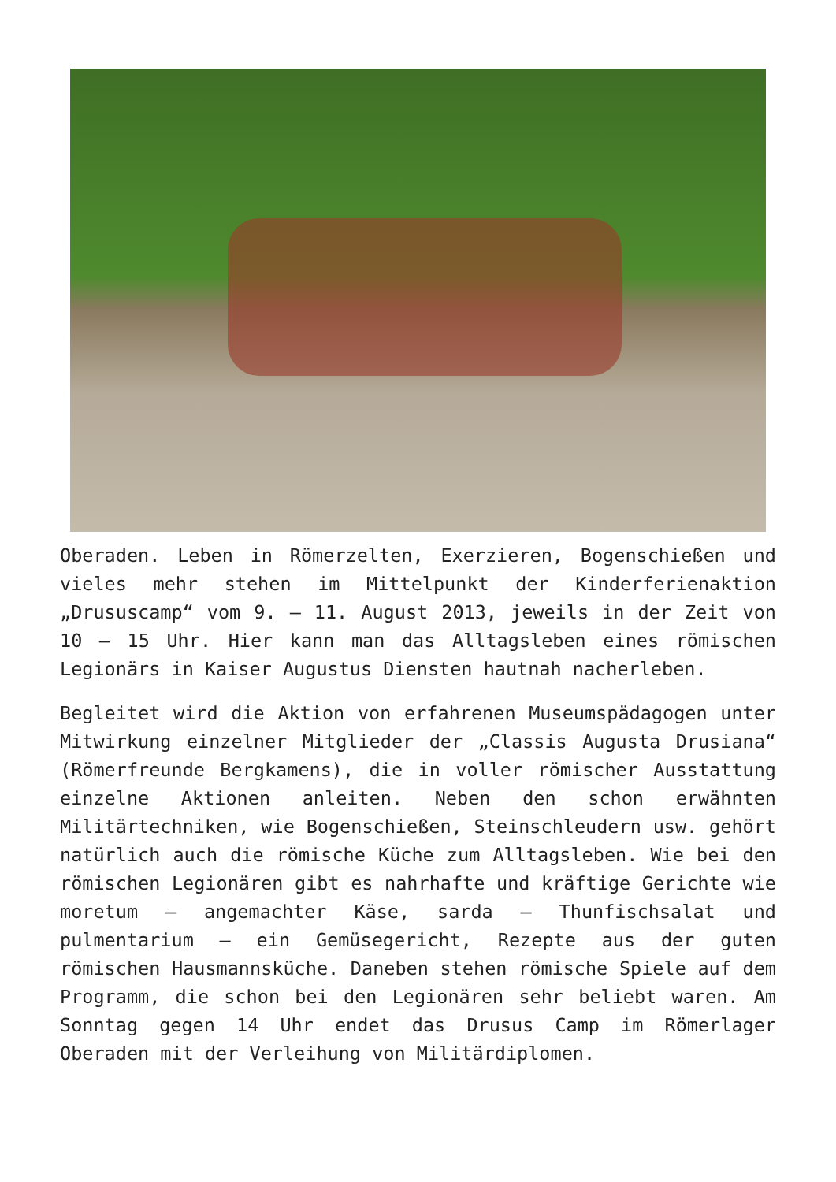Oberaden. Leben in Römerzelten, Exerzieren, Bogenschießen und vieles mehr stehen im Mittelpunkt der Kinderferienaktion „Drususcamp“ vom 9. – 11. August 2013, jeweils in der Zeit von 10 – 15 Uhr. Hier kann man das Alltagsleben eines römischen Legionärs in Kaiser Augustus Diensten hautnah nacherleben.
Begleitet wird die Aktion von erfahrenen Museumspädagogen unter Mitwirkung einzelner Mitglieder der „Classis Augusta Drusiana“ (Römerfreunde Bergkamens), die in voller römischer Ausstattung einzelne Aktionen anleiten. Neben den schon erwähnten Militärtechniken, wie Bogenschießen, Steinschleudern usw. gehört natürlich auch die römische Küche zum Alltagsleben. Wie bei den römischen Legionären gibt es nahrhafte und kräftige Gerichte wie moretum – angemachter Käse, sarda – Thunfischsalat und pulmentarium – ein Gemüsegericht, Rezepte aus der guten römischen Hausmannsküche. Daneben stehen römische Spiele auf dem Programm, die schon bei den Legionären sehr beliebt waren. Am Sonntag gegen 14 Uhr endet das Drusus Camp im Römerlager Oberaden mit der Verleihung von Militärdiplomen.